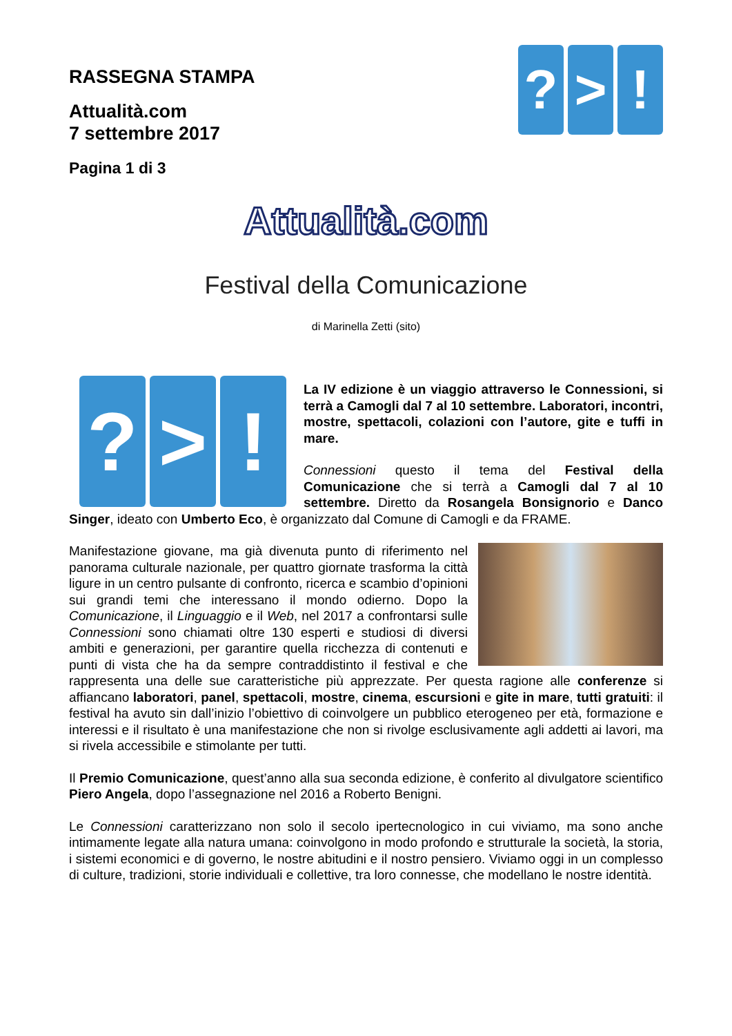? > !
RASSEGNA STAMPA
Attualità.com
7 settembre 2017
Pagina 1 di 3
Attualità.com
Festival della Comunicazione
di Marinella Zetti (sito)
? > !
La IV edizione è un viaggio attraverso le Connessioni, si terrà a Camogli dal 7 al 10 settembre. Laboratori, incontri, mostre, spettacoli, colazioni con l’autore, gite e tuffi in mare.
Connessioni questo il tema del Festival della Comunicazione che si terrà a Camogli dal 7 al 10 settembre. Diretto da Rosangela Bonsignorio e Danco Singer, ideato con Umberto Eco, è organizzato dal Comune di Camogli e da FRAME.
Manifestazione giovane, ma già divenuta punto di riferimento nel panorama culturale nazionale, per quattro giornate trasforma la città ligure in un centro pulsante di confronto, ricerca e scambio d’opinioni sui grandi temi che interessano il mondo odierno. Dopo la Comunicazione, il Linguaggio e il Web, nel 2017 a confrontarsi sulle Connessioni sono chiamati oltre 130 esperti e studiosi di diversi ambiti e generazioni, per garantire quella ricchezza di contenuti e punti di vista che ha da sempre contraddistinto il festival e che rappresenta una delle sue caratteristiche più apprezzate. Per questa ragione alle conferenze si affiancano laboratori, panel, spettacoli, mostre, cinema, escursioni e gite in mare, tutti gratuiti: il festival ha avuto sin dall’inizio l’obiettivo di coinvolgere un pubblico eterogeneo per età, formazione e interessi e il risultato è una manifestazione che non si rivolge esclusivamente agli addetti ai lavori, ma si rivela accessibile e stimolante per tutti.
Il Premio Comunicazione, quest’anno alla sua seconda edizione, è conferito al divulgatore scientifico Piero Angela, dopo l’assegnazione nel 2016 a Roberto Benigni.
Le Connessioni caratterizzano non solo il secolo ipertecnologico in cui viviamo, ma sono anche intimamente legate alla natura umana: coinvolgono in modo profondo e strutturale la società, la storia, i sistemi economici e di governo, le nostre abitudini e il nostro pensiero. Viviamo oggi in un complesso di culture, tradizioni, storie individuali e collettive, tra loro connesse, che modellano le nostre identità.